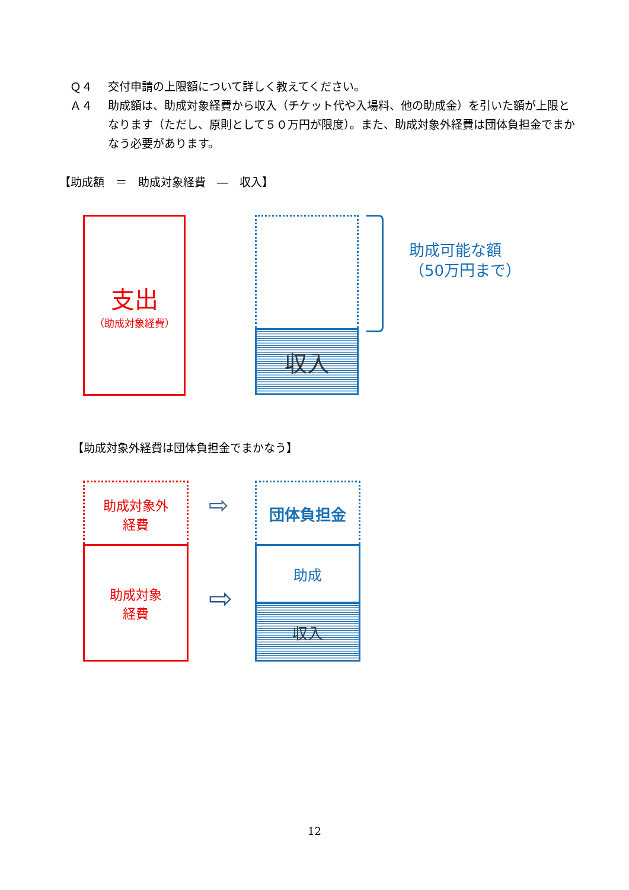Ｑ４ 交付申請の上限額について詳しく教えてください。
Ａ４ 助成額は、助成対象経費から収入（チケット代や入場料、他の助成金）を引いた額が上限となります（ただし、原則として５０万円が限度）。また、助成対象外経費は団体負担金でまかなう必要があります。
【助成額　＝　助成対象経費　―　収入】
支出
（助成対象経費）
収入
助成可能な額
（50万円まで）
【助成対象外経費は団体負担金でまかなう】
助成対象外
経費
助成対象
経費
⇨
⇨
団体負担金
助成
収入
12